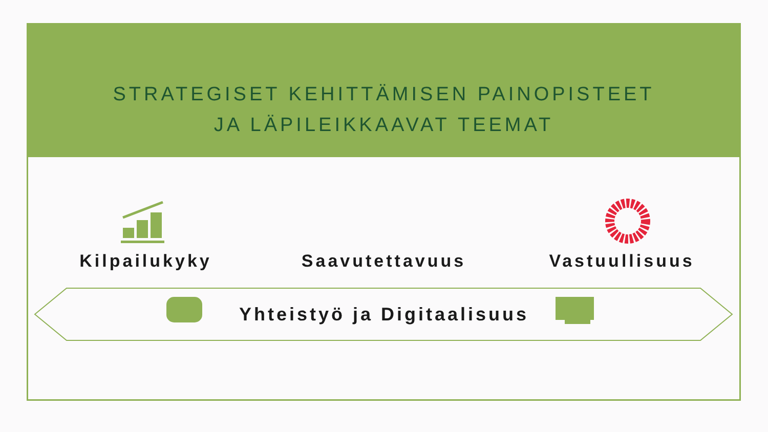STRATEGISET KEHITTÄMISEN PAINOPISTEET
JA LÄPILEIKKAAVAT TEEMAT
Kilpailukyky Saavutettavuus Vastuullisuus
Yhteistyö ja Digitaalisuus